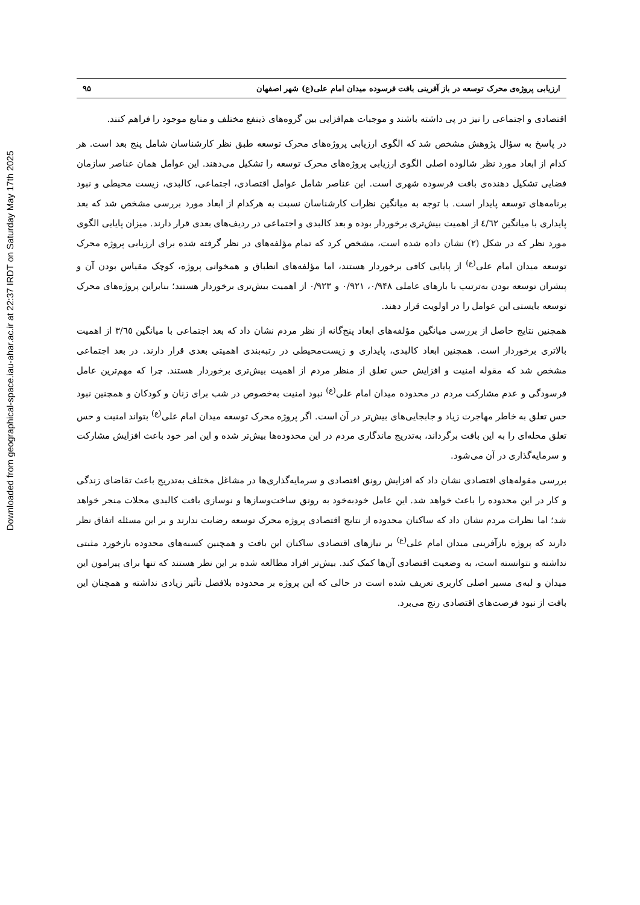Downloaded from geographical-space.iau-ahar.ac.ir at 22:37 IRDT on Saturday May 17th 2025
ارزیابی پروژه‌ی محرک توسعه در باز آفرینی بافت فرسوده میدان امام علی(ع) شهر اصفهان ۹۵
اقتصادی و اجتماعی را نیز در پی داشته باشند و موجبات هم‌افزایی بین گروه‌های ذینفع مختلف و منابع موجود را فراهم کنند.
در پاسخ به سؤال پژوهش مشخص شد که الگوی ارزیابی پروژه‌های محرک توسعه طبق نظر کارشناسان شامل پنج بعد است. هر کدام از ابعاد مورد نظر شالوده اصلی الگوی ارزیابی پروژه‌های محرک توسعه را تشکیل می‌دهند. این عوامل همان عناصر سازمان فضایی تشکیل دهنده‌ی بافت فرسوده شهری است. این عناصر شامل عوامل اقتصادی، اجتماعی، کالبدی، زیست محیطی و نبود برنامه‌های توسعه پایدار است. با توجه به میانگین نظرات کارشناسان نسبت به هرکدام از ابعاد مورد بررسی مشخص شد که بعد پایداری با میانگین ٤/٦٢ از اهمیت بیش‌تری برخوردار بوده و بعد کالبدی و اجتماعی در ردیف‌های بعدی قرار دارند. میزان پایایی الگوی مورد نظر که در شکل (۲) نشان داده شده است، مشخص کرد که تمام مؤلفه‌های در نظر گرفته شده برای ارزیابی پروژه محرک توسعه میدان امام علی<sup>(ع)</sup> از پایایی کافی برخوردار هستند، اما مؤلفه‌های انطباق و همخوانی پروژه، کوچک مقیاس بودن آن و پیشران توسعه بودن به‌ترتیب با بارهای عاملی ۰/۹۴۸، ۰/۹۲۱ و ۰/۹۲۳ از اهمیت بیش‌تری برخوردار هستند؛ بنابراین پروژه‌های محرک توسعه بایستی این عوامل را در اولویت قرار دهند.
همچنین نتایج حاصل از بررسی میانگین مؤلفه‌های ابعاد پنج‌گانه از نظر مردم نشان داد که بعد اجتماعی با میانگین ۳/٦٥ از اهمیت بالاتری برخوردار است. همچنین ابعاد کالبدی، پایداری و زیست‌محیطی در رتبه‌بندی اهمیتی بعدی قرار دارند. در بعد اجتماعی مشخص شد که مقوله امنیت و افزایش حس تعلق از منظر مردم از اهمیت بیش‌تری برخوردار هستند. چرا که مهم‌ترین عامل فرسودگی و عدم مشارکت مردم در محدوده میدان امام علی<sup>(ع)</sup> نبود امنیت به‌خصوص در شب برای زنان و کودکان و همچنین نبود حس تعلق به خاطر مهاجرت زیاد و جابجایی‌های بیش‌تر در آن است. اگر پروژه محرک توسعه میدان امام علی<sup>(ع)</sup> بتواند امنیت و حس تعلق محله‌ای را به این بافت برگرداند، به‌تدریج ماندگاری مردم در این محدوده‌ها بیش‌تر شده و این امر خود باعث افزایش مشارکت و سرمایه‌گذاری در آن می‌شود.
بررسی مقوله‌های اقتصادی نشان داد که افزایش رونق اقتصادی و سرمایه‌گذاری‌ها در مشاغل مختلف به‌تدریج باعث تقاضای زندگی و کار در این محدوده را باعث خواهد شد. این عامل خودبه‌خود به رونق ساخت‌وسازها و نوسازی بافت کالبدی محلات منجر خواهد شد؛ اما نظرات مردم نشان داد که ساکنان محدوده از نتایج اقتصادی پروژه محرک توسعه رضایت ندارند و بر این مسئله اتفاق نظر دارند که پروژه بازآفرینی میدان امام علی<sup>(ع)</sup> بر نیازهای اقتصادی ساکنان این بافت و همچنین کسبه‌های محدوده بازخورد مثبتی نداشته و نتوانسته است، به وضعیت اقتصادی آن‌ها کمک کند. بیش‌تر افراد مطالعه شده بر این نظر هستند که تنها برای پیرامون این میدان و لبه‌ی مسیر اصلی کاربری تعریف شده است در حالی که این پروژه بر محدوده بلافصل تأثیر زیادی نداشته و همچنان این بافت از نبود فرصت‌های اقتصادی رنج می‌برد.